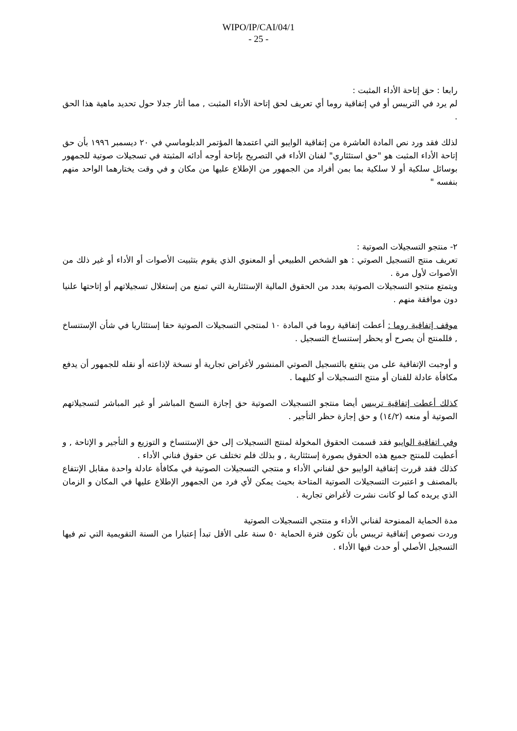WIPO/IP/CAI/04/1
- 25 -
رابعا : حق إتاحة الأداء المثبت :
لم يرد في التريبس أو في إتفاقية روما أي تعريف لحق إتاحة الأداء المثبت , مما أثار جدلا حول تحديد ماهية هذا الحق .
لذلك فقد ورد نص المادة العاشرة من إتفاقية الوايبو التي اعتمدها المؤتمر الدبلوماسي في ٢٠ ديسمبر ١٩٩٦ بأن حق إتاحة الأداء المثبت هو "حق استئثاري" لفنان الأداء في التصريح بإتاحة أوجه أدائه المثبتة في تسجيلات صوتية للجمهور بوسائل سلكية أو لا سلكية بما بمن أفراد من الجمهور من الإطلاع عليها من مكان و في وقت يختارهما الواحد منهم بنفسه "
٢- منتجو التسجيلات الصوتية :
تعريف منتج التسجيل الصوتي : هو الشخص الطبيعي أو المعنوي الذي يقوم بتثبيت الأصوات أو الأداء أو غير ذلك من الأصوات لأول مرة .
ويتمتع منتجو التسجيلات الصوتية بعدد من الحقوق المالية الإستئثارية التي تمنع من إستغلال تسجيلاتهم أو إتاحتها علنيا دون موافقة منهم .
موقف إتفاقية روما : أعطت إتفاقية روما في المادة ١٠ لمنتجي التسجيلات الصوتية حقا إستئثاريا في شأن الإستنساخ , فللمنتج أن يصرح أو يحظر إستنساخ التسجيل .
و أوجبت الإتفاقية على من ينتفع بالتسجيل الصوتي المنشور لأغراض تجارية أو نسخة لإذاعته أو نقله للجمهور أن يدفع مكافأة عادلة للفنان أو منتج التسجيلات أو كليهما .
كذلك أعطت إتفاقية تريبس أيضا منتجو التسجيلات الصوتية حق إجازة النسخ المباشر أو غير المباشر لتسجيلاتهم الصوتية أو منعه (١٤/٢) و حق إجازة حظر التأجير .
وفي اتفاقية الوايبو فقد قسمت الحقوق المخولة لمنتج التسجيلات إلى حق الإستنساخ و التوزيع و التأجير و الإتاحة , و أعطيت للمنتج جميع هذه الحقوق بصورة إستئثارية , و بذلك فلم تختلف عن حقوق فناني الأداء .
كذلك فقد قررت إتفاقية الوايبو حق لفناني الأداء و منتجي التسجيلات الصوتية في مكافأة عادلة واحدة مقابل الإنتفاع بالمصنف و اعتبرت التسجيلات الصوتية المتاحة بحيث يمكن لأي فرد من الجمهور الإطلاع عليها في المكان و الزمان الذي يريده كما لو كانت نشرت لأغراض تجارية .
مدة الحماية الممنوحة لفناني الأداء و منتجي التسجيلات الصوتية
وردت نصوص إتفاقية تريبس بأن تكون فترة الحماية ٥٠ سنة على الأقل تبدأ إعتبارا من السنة التقويمية التي تم فيها التسجيل الأصلي أو حدث فيها الأداء .